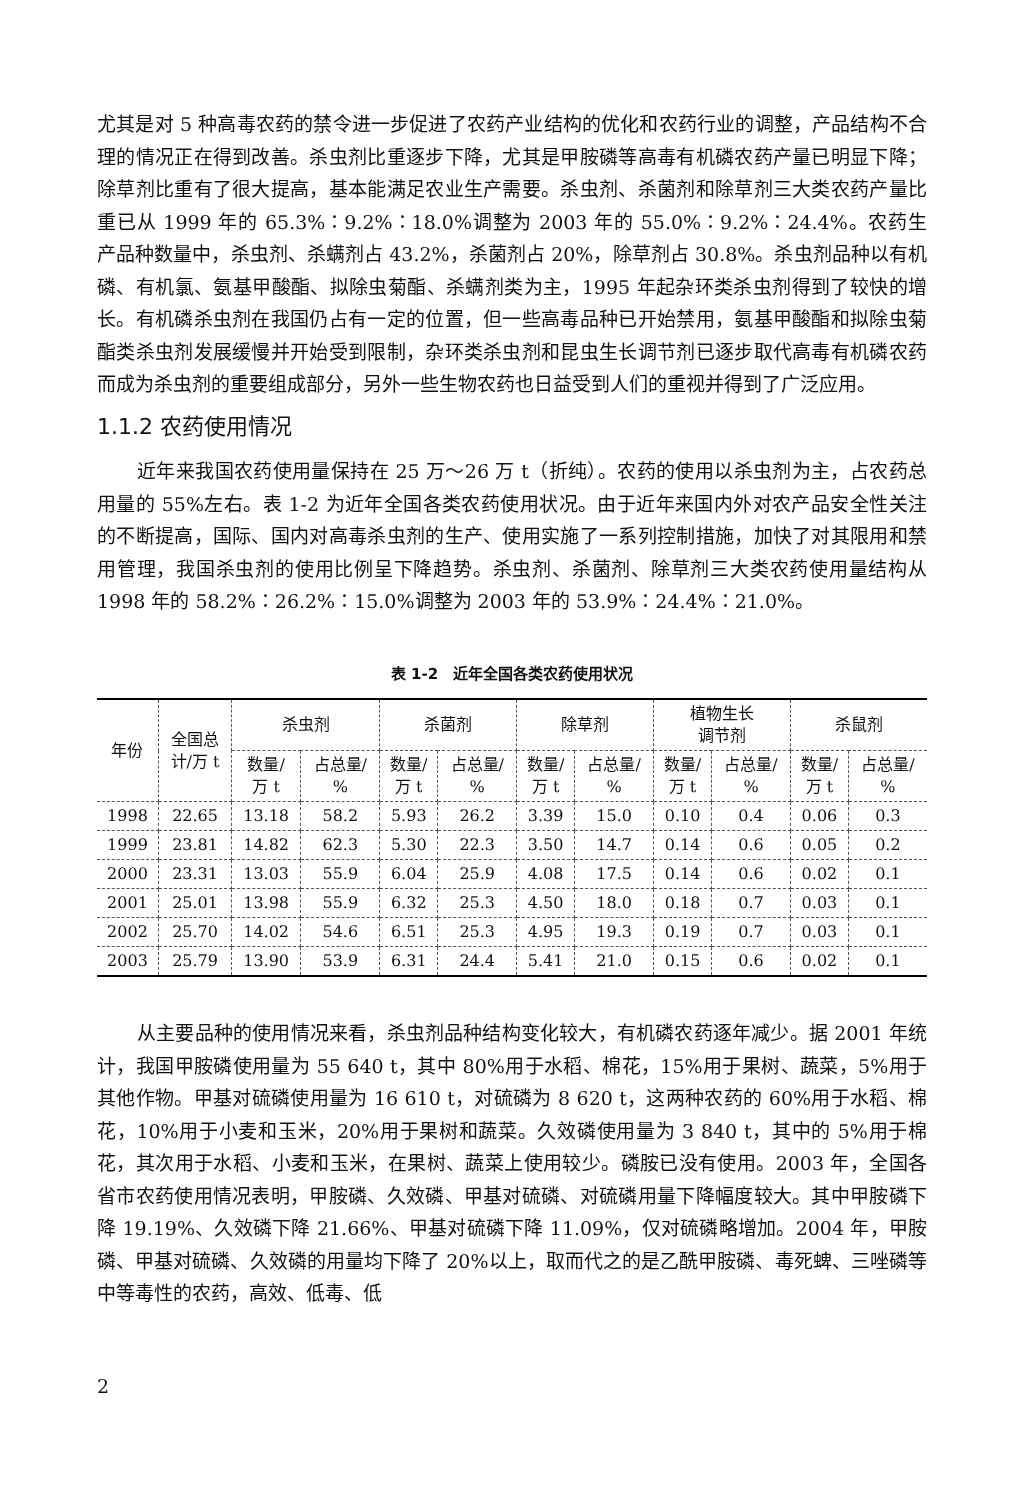尤其是对 5 种高毒农药的禁令进一步促进了农药产业结构的优化和农药行业的调整，产品结构不合理的情况正在得到改善。杀虫剂比重逐步下降，尤其是甲胺磷等高毒有机磷农药产量已明显下降；除草剂比重有了很大提高，基本能满足农业生产需要。杀虫剂、杀菌剂和除草剂三大类农药产量比重已从 1999 年的 65.3%∶9.2%∶18.0%调整为 2003 年的 55.0%∶9.2%∶24.4%。农药生产品种数量中，杀虫剂、杀螨剂占 43.2%，杀菌剂占 20%，除草剂占 30.8%。杀虫剂品种以有机磷、有机氯、氨基甲酸酯、拟除虫菊酯、杀螨剂类为主，1995 年起杂环类杀虫剂得到了较快的增长。有机磷杀虫剂在我国仍占有一定的位置，但一些高毒品种已开始禁用，氨基甲酸酯和拟除虫菊酯类杀虫剂发展缓慢并开始受到限制，杂环类杀虫剂和昆虫生长调节剂已逐步取代高毒有机磷农药而成为杀虫剂的重要组成部分，另外一些生物农药也日益受到人们的重视并得到了广泛应用。
1.1.2 农药使用情况
近年来我国农药使用量保持在 25 万～26 万 t（折纯）。农药的使用以杀虫剂为主，占农药总用量的 55%左右。表 1-2 为近年全国各类农药使用状况。由于近年来国内外对农产品安全性关注的不断提高，国际、国内对高毒杀虫剂的生产、使用实施了一系列控制措施，加快了对其限用和禁用管理，我国杀虫剂的使用比例呈下降趋势。杀虫剂、杀菌剂、除草剂三大类农药使用量结构从 1998 年的 58.2%∶26.2%∶15.0%调整为 2003 年的 53.9%∶24.4%∶21.0%。
表 1-2　近年全国各类农药使用状况
| 年份 | 全国总 计/万 t | 杀虫剂 | | 杀菌剂 | | 除草剂 | | 植物生长 调节剂 | | 杀鼠剂 | |
| --- | --- | --- | --- | --- | --- | --- | --- | --- | --- | --- | --- |
| | | 数量/ 万 t | 占总量/ % | 数量/ 万 t | 占总量/ % | 数量/ 万 t | 占总量/ % | 数量/ 万 t | 占总量/ % | 数量/ 万 t | 占总量/ % |
| 1998 | 22.65 | 13.18 | 58.2 | 5.93 | 26.2 | 3.39 | 15.0 | 0.10 | 0.4 | 0.06 | 0.3 |
| 1999 | 23.81 | 14.82 | 62.3 | 5.30 | 22.3 | 3.50 | 14.7 | 0.14 | 0.6 | 0.05 | 0.2 |
| 2000 | 23.31 | 13.03 | 55.9 | 6.04 | 25.9 | 4.08 | 17.5 | 0.14 | 0.6 | 0.02 | 0.1 |
| 2001 | 25.01 | 13.98 | 55.9 | 6.32 | 25.3 | 4.50 | 18.0 | 0.18 | 0.7 | 0.03 | 0.1 |
| 2002 | 25.70 | 14.02 | 54.6 | 6.51 | 25.3 | 4.95 | 19.3 | 0.19 | 0.7 | 0.03 | 0.1 |
| 2003 | 25.79 | 13.90 | 53.9 | 6.31 | 24.4 | 5.41 | 21.0 | 0.15 | 0.6 | 0.02 | 0.1 |
从主要品种的使用情况来看，杀虫剂品种结构变化较大，有机磷农药逐年减少。据 2001 年统计，我国甲胺磷使用量为 55 640 t，其中 80%用于水稻、棉花，15%用于果树、蔬菜，5%用于其他作物。甲基对硫磷使用量为 16 610 t，对硫磷为 8 620 t，这两种农药的 60%用于水稻、棉花，10%用于小麦和玉米，20%用于果树和蔬菜。久效磷使用量为 3 840 t，其中的 5%用于棉花，其次用于水稻、小麦和玉米，在果树、蔬菜上使用较少。磷胺已没有使用。2003 年，全国各省市农药使用情况表明，甲胺磷、久效磷、甲基对硫磷、对硫磷用量下降幅度较大。其中甲胺磷下降 19.19%、久效磷下降 21.66%、甲基对硫磷下降 11.09%，仅对硫磷略增加。2004 年，甲胺磷、甲基对硫磷、久效磷的用量均下降了 20%以上，取而代之的是乙酰甲胺磷、毒死蜱、三唑磷等中等毒性的农药，高效、低毒、低
2